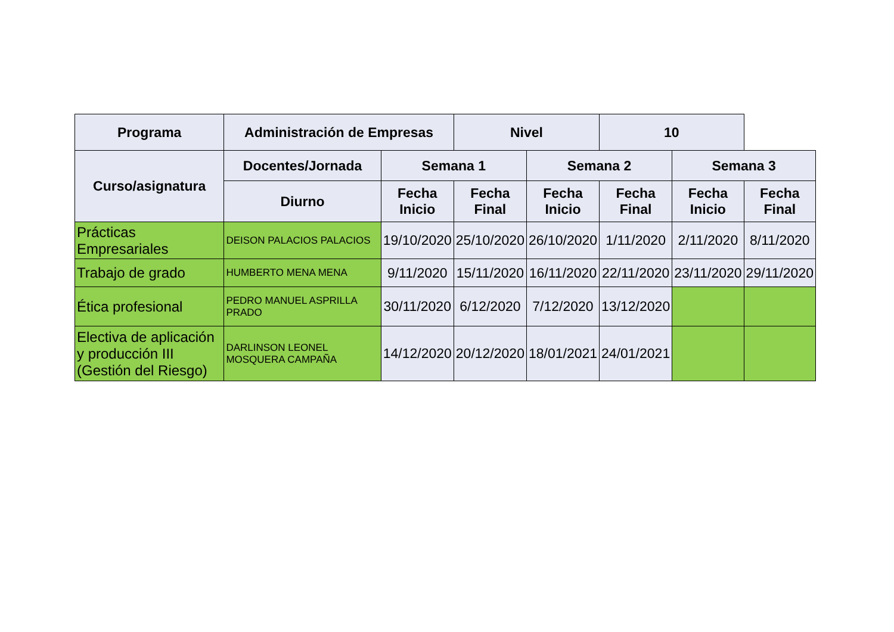| Programa | Administración de Empresas | | Nivel | | 10 | | |
| --- | --- | --- | --- | --- | --- | --- | --- |
| Curso/asignatura | Docentes/Jornada | Semana 1 | | Semana 2 | | Semana 3 | |
| | Diurno | Fecha Inicio | Fecha Final | Fecha Inicio | Fecha Final | Fecha Inicio | Fecha Final |
| Prácticas Empresariales | DEISON PALACIOS PALACIOS | 19/10/2020 | 25/10/2020 | 26/10/2020 | 1/11/2020 | 2/11/2020 | 8/11/2020 |
| Trabajo de grado | HUMBERTO MENA MENA | 9/11/2020 | 15/11/2020 | 16/11/2020 | 22/11/2020 | 23/11/2020 | 29/11/2020 |
| Ética profesional | PEDRO MANUEL ASPRILLA PRADO | 30/11/2020 | 6/12/2020 | 7/12/2020 | 13/12/2020 | | |
| Electiva de aplicación y producción III (Gestión del Riesgo) | DARLINSON LEONEL MOSQUERA CAMPAÑA | 14/12/2020 | 20/12/2020 | 18/01/2021 | 24/01/2021 | | |